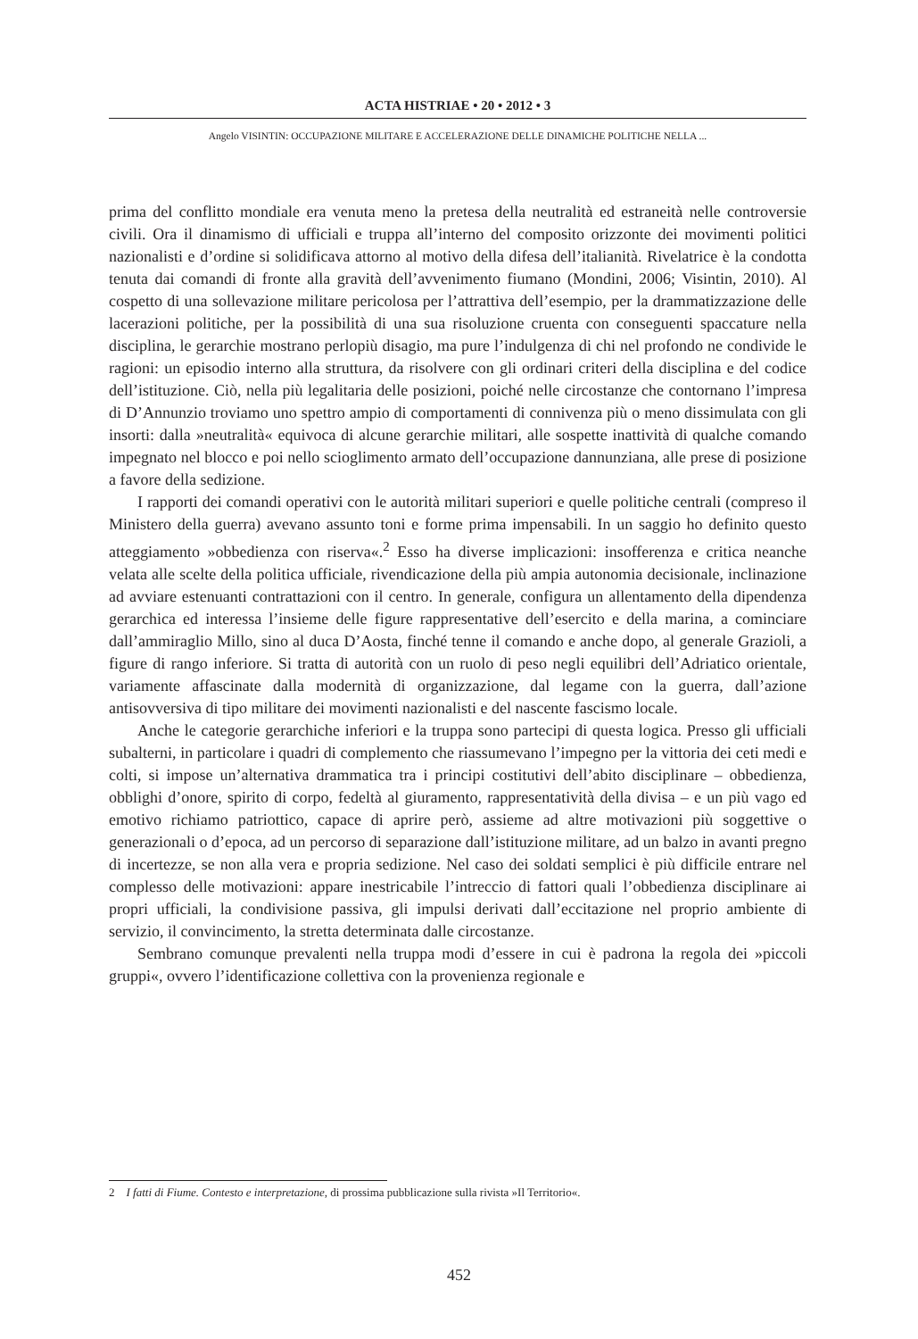ACTA HISTRIAE • 20 • 2012 • 3
Angelo VISINTIN: OCCUPAZIONE MILITARE E ACCELERAZIONE DELLE DINAMICHE POLITICHE NELLA ...
prima del conflitto mondiale era venuta meno la pretesa della neutralità ed estraneità nelle controversie civili. Ora il dinamismo di ufficiali e truppa all’interno del composito orizzonte dei movimenti politici nazionalisti e d’ordine si solidificava attorno al motivo della difesa dell’italianità. Rivelatrice è la condotta tenuta dai comandi di fronte alla gravità dell’avvenimento fiumano (Mondini, 2006; Visintin, 2010). Al cospetto di una sollevazione militare pericolosa per l’attrattiva dell’esempio, per la drammatizzazione delle lacerazioni politiche, per la possibilità di una sua risoluzione cruenta con conseguenti spaccature nella disciplina, le gerarchie mostrano perlopiù disagio, ma pure l’indulgenza di chi nel profondo ne condivide le ragioni: un episodio interno alla struttura, da risolvere con gli ordinari criteri della disciplina e del codice dell’istituzione. Ciò, nella più legalitaria delle posizioni, poiché nelle circostanze che contornano l’impresa di D’Annunzio troviamo uno spettro ampio di comportamenti di connivenza più o meno dissimulata con gli insorti: dalla »neutralità« equivoca di alcune gerarchie militari, alle sospette inattività di qualche comando impegnato nel blocco e poi nello scioglimento armato dell’occupazione dannunziana, alle prese di posizione a favore della sedizione.
I rapporti dei comandi operativi con le autorità militari superiori e quelle politiche centrali (compreso il Ministero della guerra) avevano assunto toni e forme prima impensabili. In un saggio ho definito questo atteggiamento »obbedienza con riserva«.<sup>2</sup> Esso ha diverse implicazioni: insofferenza e critica neanche velata alle scelte della politica ufficiale, rivendicazione della più ampia autonomia decisionale, inclinazione ad avviare estenuanti contrattazioni con il centro. In generale, configura un allentamento della dipendenza gerarchica ed interessa l’insieme delle figure rappresentative dell’esercito e della marina, a cominciare dall’ammiraglio Millo, sino al duca D’Aosta, finché tenne il comando e anche dopo, al generale Grazioli, a figure di rango inferiore. Si tratta di autorità con un ruolo di peso negli equilibri dell’Adriatico orientale, variamente affascinate dalla modernità di organizzazione, dal legame con la guerra, dall’azione antisovversiva di tipo militare dei movimenti nazionalisti e del nascente fascismo locale.
Anche le categorie gerarchiche inferiori e la truppa sono partecipi di questa logica. Presso gli ufficiali subalterni, in particolare i quadri di complemento che riassumevano l’impegno per la vittoria dei ceti medi e colti, si impose un’alternativa drammatica tra i principi costitutivi dell’abito disciplinare – obbedienza, obblighi d’onore, spirito di corpo, fedeltà al giuramento, rappresentatività della divisa – e un più vago ed emotivo richiamo patriottico, capace di aprire però, assieme ad altre motivazioni più soggettive o generazionali o d’epoca, ad un percorso di separazione dall’istituzione militare, ad un balzo in avanti pregno di incertezze, se non alla vera e propria sedizione. Nel caso dei soldati semplici è più difficile entrare nel complesso delle motivazioni: appare inestricabile l’intreccio di fattori quali l’obbedienza disciplinare ai propri ufficiali, la condivisione passiva, gli impulsi derivati dall’eccitazione nel proprio ambiente di servizio, il convincimento, la stretta determinata dalle circostanze.
Sembrano comunque prevalenti nella truppa modi d’essere in cui è padrona la regola dei »piccoli gruppi«, ovvero l’identificazione collettiva con la provenienza regionale e
2 I fatti di Fiume. Contesto e interpretazione, di prossima pubblicazione sulla rivista »Il Territorio«.
452